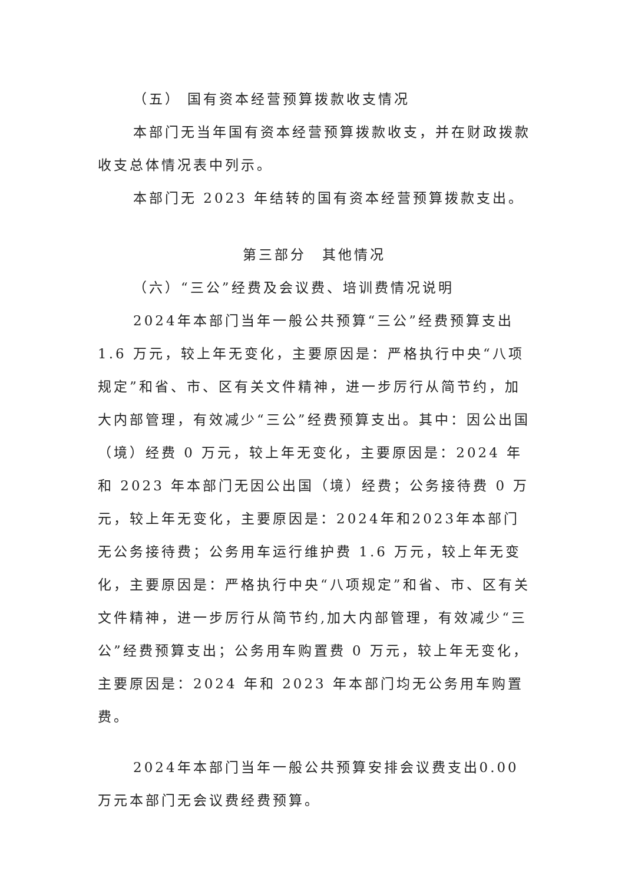（五） 国有资本经营预算拨款收支情况
本部门无当年国有资本经营预算拨款收支，并在财政拨款收支总体情况表中列示。
本部门无 2023 年结转的国有资本经营预算拨款支出。
第三部分　其他情况
（六）“三公”经费及会议费、培训费情况说明
2024年本部门当年一般公共预算“三公”经费预算支出 1.6 万元，较上年无变化，主要原因是：严格执行中央“八项规定”和省、市、区有关文件精神，进一步厉行从简节约，加大内部管理，有效减少“三公”经费预算支出。其中：因公出国（境）经费 0 万元，较上年无变化，主要原因是：2024 年和 2023 年本部门无因公出国（境）经费；公务接待费 0 万元，较上年无变化，主要原因是：2024年和2023年本部门无公务接待费；公务用车运行维护费 1.6 万元，较上年无变化，主要原因是：严格执行中央“八项规定”和省、市、区有关文件精神，进一步厉行从简节约,加大内部管理，有效减少“三公”经费预算支出；公务用车购置费 0 万元，较上年无变化，主要原因是：2024 年和 2023 年本部门均无公务用车购置费。
2024年本部门当年一般公共预算安排会议费支出0.00万元本部门无会议费经费预算。